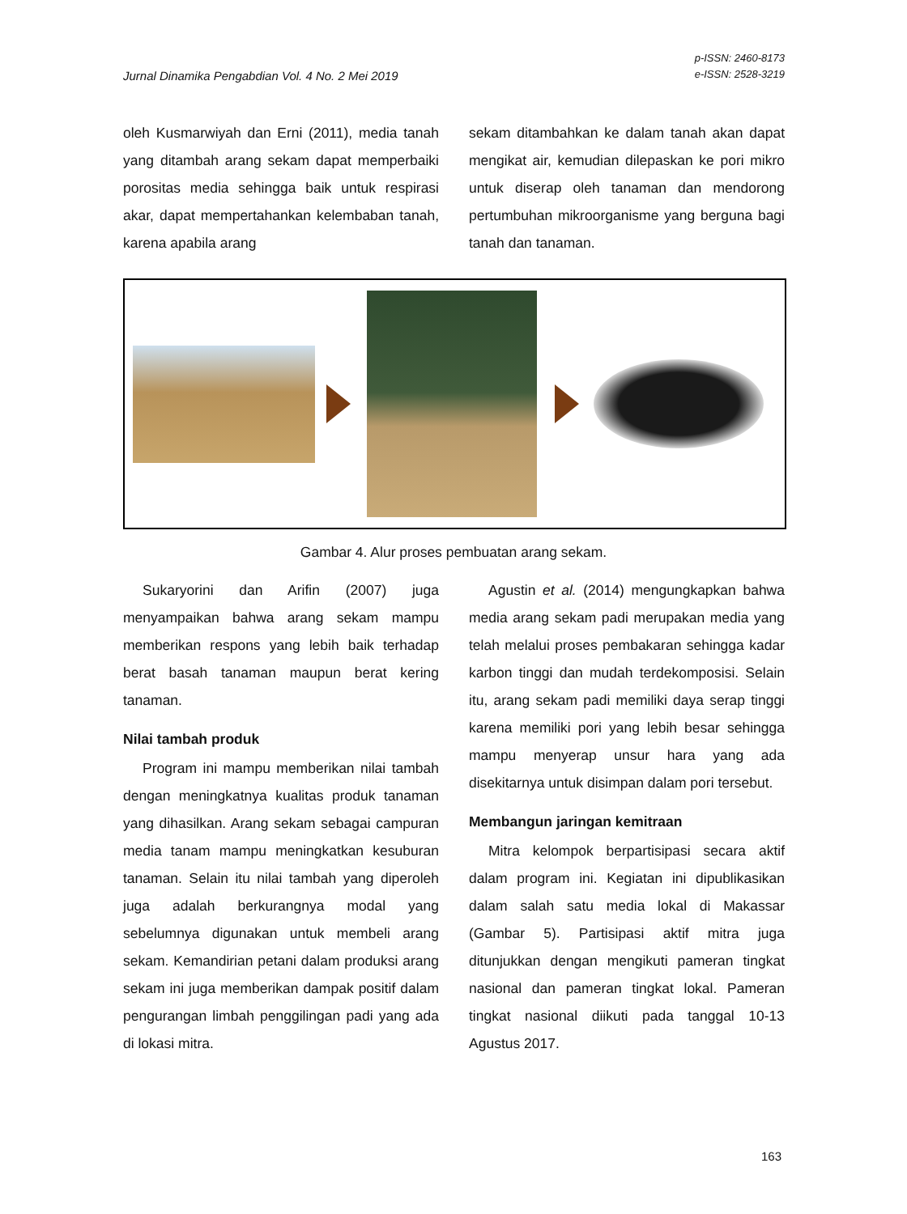Jurnal Dinamika Pengabdian Vol. 4 No. 2 Mei 2019
p-ISSN: 2460-8173
e-ISSN: 2528-3219
oleh Kusmarwiyah dan Erni (2011), media tanah yang ditambah arang sekam dapat memperbaiki porositas media sehingga baik untuk respirasi akar, dapat mempertahankan kelembaban tanah, karena apabila arang
sekam ditambahkan ke dalam tanah akan dapat mengikat air, kemudian dilepaskan ke pori mikro untuk diserap oleh tanaman dan mendorong pertumbuhan mikroorganisme yang berguna bagi tanah dan tanaman.
Gambar 4. Alur proses pembuatan arang sekam.
Sukaryorini dan Arifin (2007) juga menyampaikan bahwa arang sekam mampu memberikan respons yang lebih baik terhadap berat basah tanaman maupun berat kering tanaman.
Nilai tambah produk
Program ini mampu memberikan nilai tambah dengan meningkatnya kualitas produk tanaman yang dihasilkan. Arang sekam sebagai campuran media tanam mampu meningkatkan kesuburan tanaman. Selain itu nilai tambah yang diperoleh juga adalah berkurangnya modal yang sebelumnya digunakan untuk membeli arang sekam. Kemandirian petani dalam produksi arang sekam ini juga memberikan dampak positif dalam pengurangan limbah penggilingan padi yang ada di lokasi mitra.
Agustin et al. (2014) mengungkapkan bahwa media arang sekam padi merupakan media yang telah melalui proses pembakaran sehingga kadar karbon tinggi dan mudah terdekomposisi. Selain itu, arang sekam padi memiliki daya serap tinggi karena memiliki pori yang lebih besar sehingga mampu menyerap unsur hara yang ada disekitarnya untuk disimpan dalam pori tersebut.
Membangun jaringan kemitraan
Mitra kelompok berpartisipasi secara aktif dalam program ini. Kegiatan ini dipublikasikan dalam salah satu media lokal di Makassar (Gambar 5). Partisipasi aktif mitra juga ditunjukkan dengan mengikuti pameran tingkat nasional dan pameran tingkat lokal. Pameran tingkat nasional diikuti pada tanggal 10-13 Agustus 2017.
163